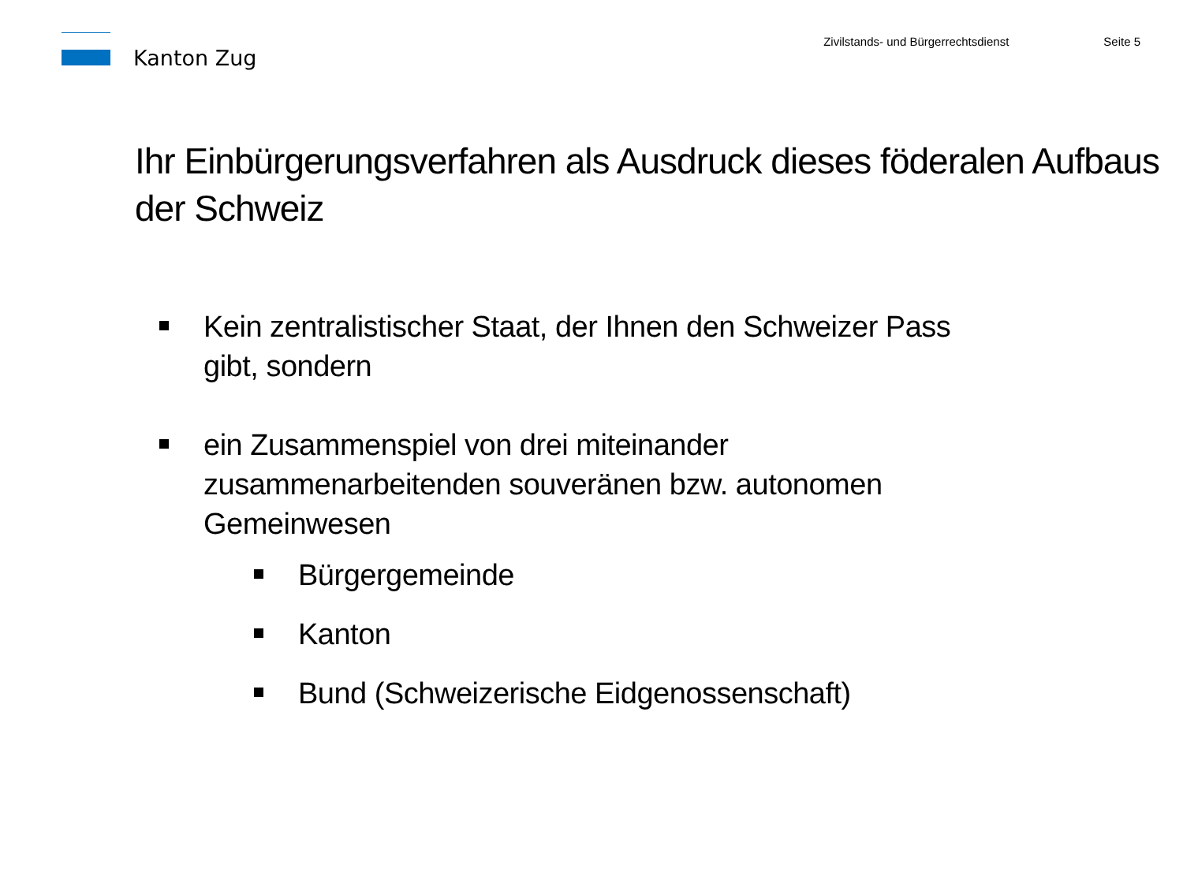Kanton Zug
Zivilstands- und Bürgerrechtsdienst
Seite 5
Ihr Einbürgerungsverfahren als Ausdruck dieses föderalen Aufbaus der Schweiz
Kein zentralistischer Staat, der Ihnen den Schweizer Pass gibt, sondern
ein Zusammenspiel von drei miteinander zusammenarbeitenden souveränen bzw. autonomen Gemeinwesen
Bürgergemeinde
Kanton
Bund (Schweizerische Eidgenossenschaft)